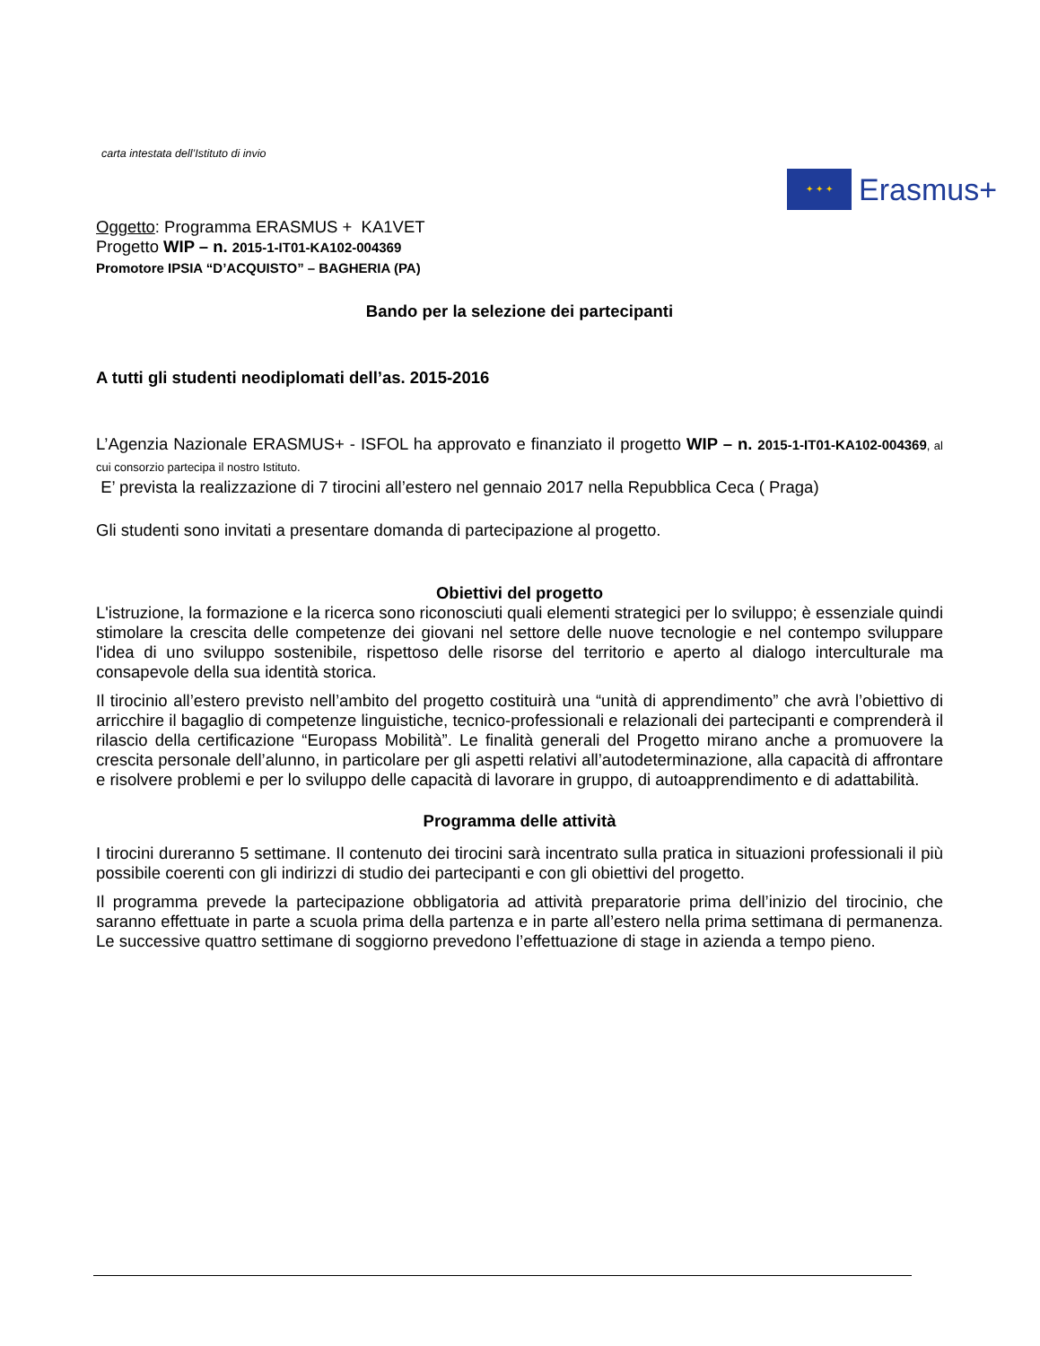carta intestata dell’Istituto di invio
✦ ✦ ✦
Erasmus+
Oggetto: Programma ERASMUS + KA1VET
Progetto WIP – n. 2015-1-IT01-KA102-004369
Promotore IPSIA “D’ACQUISTO” – BAGHERIA (PA)
Bando per la selezione dei partecipanti
A tutti gli studenti neodiplomati dell’as. 2015-2016
L’Agenzia Nazionale ERASMUS+ - ISFOL ha approvato e finanziato il progetto WIP – n. 2015-1-IT01-KA102-004369, al cui consorzio partecipa il nostro Istituto.
E’ prevista la realizzazione di 7 tirocini all’estero nel gennaio 2017 nella Repubblica Ceca ( Praga)
Gli studenti sono invitati a presentare domanda di partecipazione al progetto.
Obiettivi del progetto
L'istruzione, la formazione e la ricerca sono riconosciuti quali elementi strategici per lo sviluppo; è essenziale quindi stimolare la crescita delle competenze dei giovani nel settore delle nuove tecnologie e nel contempo sviluppare l'idea di uno sviluppo sostenibile, rispettoso delle risorse del territorio e aperto al dialogo interculturale ma consapevole della sua identità storica.
Il tirocinio all’estero previsto nell’ambito del progetto costituirà una “unità di apprendimento” che avrà l’obiettivo di arricchire il bagaglio di competenze linguistiche, tecnico-professionali e relazionali dei partecipanti e comprenderà il rilascio della certificazione “Europass Mobilità”. Le finalità generali del Progetto mirano anche a promuovere la crescita personale dell’alunno, in particolare per gli aspetti relativi all’autodeterminazione, alla capacità di affrontare e risolvere problemi e per lo sviluppo delle capacità di lavorare in gruppo, di autoapprendimento e di adattabilità.
Programma delle attività
I tirocini dureranno 5 settimane. Il contenuto dei tirocini sarà incentrato sulla pratica in situazioni professionali il più possibile coerenti con gli indirizzi di studio dei partecipanti e con gli obiettivi del progetto.
Il programma prevede la partecipazione obbligatoria ad attività preparatorie prima dell’inizio del tirocinio, che saranno effettuate in parte a scuola prima della partenza e in parte all’estero nella prima settimana di permanenza. Le successive quattro settimane di soggiorno prevedono l’effettuazione di stage in azienda a tempo pieno.